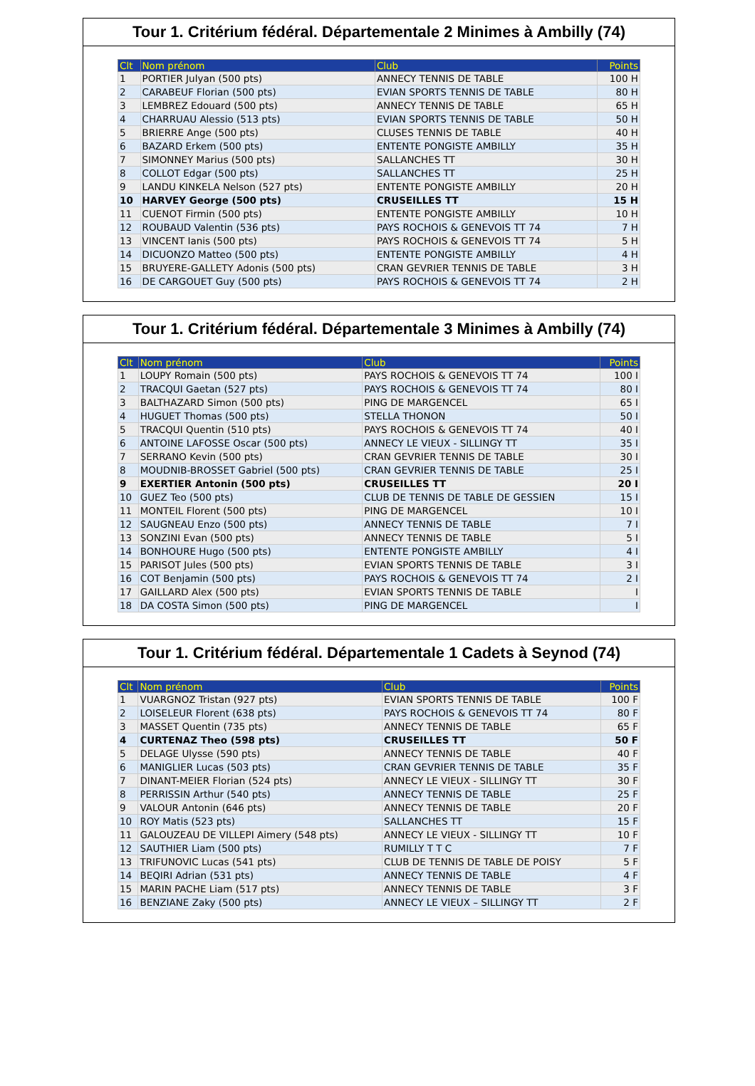Tour 1. Critérium fédéral. Départementale 2 Minimes à Ambilly (74)
| Clt | Nom prénom | Club | Points |
| --- | --- | --- | --- |
| 1 | PORTIER Julyan (500 pts) | ANNECY TENNIS DE TABLE | 100 H |
| 2 | CARABEUF Florian (500 pts) | EVIAN SPORTS TENNIS DE TABLE | 80 H |
| 3 | LEMBREZ Edouard (500 pts) | ANNECY TENNIS DE TABLE | 65 H |
| 4 | CHARRUAU Alessio (513 pts) | EVIAN SPORTS TENNIS DE TABLE | 50 H |
| 5 | BRIERRE Ange (500 pts) | CLUSES TENNIS DE TABLE | 40 H |
| 6 | BAZARD Erkem (500 pts) | ENTENTE PONGISTE AMBILLY | 35 H |
| 7 | SIMONNEY Marius (500 pts) | SALLANCHES TT | 30 H |
| 8 | COLLOT Edgar (500 pts) | SALLANCHES TT | 25 H |
| 9 | LANDU KINKELA Nelson (527 pts) | ENTENTE PONGISTE AMBILLY | 20 H |
| 10 | HARVEY George (500 pts) | CRUSEILLES TT | 15 H |
| 11 | CUENOT Firmin (500 pts) | ENTENTE PONGISTE AMBILLY | 10 H |
| 12 | ROUBAUD Valentin (536 pts) | PAYS ROCHOIS & GENEVOIS TT 74 | 7 H |
| 13 | VINCENT Ianis (500 pts) | PAYS ROCHOIS & GENEVOIS TT 74 | 5 H |
| 14 | DICUONZO Matteo (500 pts) | ENTENTE PONGISTE AMBILLY | 4 H |
| 15 | BRUYERE-GALLETY Adonis (500 pts) | CRAN GEVRIER TENNIS DE TABLE | 3 H |
| 16 | DE CARGOUET Guy (500 pts) | PAYS ROCHOIS & GENEVOIS TT 74 | 2 H |
Tour 1. Critérium fédéral. Départementale 3 Minimes à Ambilly (74)
| Clt | Nom prénom | Club | Points |
| --- | --- | --- | --- |
| 1 | LOUPY Romain (500 pts) | PAYS ROCHOIS & GENEVOIS TT 74 | 100 I |
| 2 | TRACQUI Gaetan (527 pts) | PAYS ROCHOIS & GENEVOIS TT 74 | 80 I |
| 3 | BALTHAZARD Simon (500 pts) | PING DE MARGENCEL | 65 I |
| 4 | HUGUET Thomas (500 pts) | STELLA THONON | 50 I |
| 5 | TRACQUI Quentin (510 pts) | PAYS ROCHOIS & GENEVOIS TT 74 | 40 I |
| 6 | ANTOINE LAFOSSE Oscar (500 pts) | ANNECY LE VIEUX - SILLINGY TT | 35 I |
| 7 | SERRANO Kevin (500 pts) | CRAN GEVRIER TENNIS DE TABLE | 30 I |
| 8 | MOUDNIB-BROSSET Gabriel (500 pts) | CRAN GEVRIER TENNIS DE TABLE | 25 I |
| 9 | EXERTIER Antonin (500 pts) | CRUSEILLES TT | 20 I |
| 10 | GUEZ Teo (500 pts) | CLUB DE TENNIS DE TABLE DE GESSIEN | 15 I |
| 11 | MONTEIL Florent (500 pts) | PING DE MARGENCEL | 10 I |
| 12 | SAUGNEAU Enzo (500 pts) | ANNECY TENNIS DE TABLE | 7 I |
| 13 | SONZINI Evan (500 pts) | ANNECY TENNIS DE TABLE | 5 I |
| 14 | BONHOURE Hugo (500 pts) | ENTENTE PONGISTE AMBILLY | 4 I |
| 15 | PARISOT Jules (500 pts) | EVIAN SPORTS TENNIS DE TABLE | 3 I |
| 16 | COT Benjamin (500 pts) | PAYS ROCHOIS & GENEVOIS TT 74 | 2 I |
| 17 | GAILLARD Alex (500 pts) | EVIAN SPORTS TENNIS DE TABLE | I |
| 18 | DA COSTA Simon (500 pts) | PING DE MARGENCEL | I |
Tour 1. Critérium fédéral. Départementale 1 Cadets à Seynod (74)
| Clt | Nom prénom | Club | Points |
| --- | --- | --- | --- |
| 1 | VUARGNOZ Tristan (927 pts) | EVIAN SPORTS TENNIS DE TABLE | 100 F |
| 2 | LOISELEUR Florent (638 pts) | PAYS ROCHOIS & GENEVOIS TT 74 | 80 F |
| 3 | MASSET Quentin (735 pts) | ANNECY TENNIS DE TABLE | 65 F |
| 4 | CURTENAZ Theo (598 pts) | CRUSEILLES TT | 50 F |
| 5 | DELAGE Ulysse (590 pts) | ANNECY TENNIS DE TABLE | 40 F |
| 6 | MANIGLIER Lucas (503 pts) | CRAN GEVRIER TENNIS DE TABLE | 35 F |
| 7 | DINANT-MEIER Florian (524 pts) | ANNECY LE VIEUX - SILLINGY TT | 30 F |
| 8 | PERRISSIN Arthur (540 pts) | ANNECY TENNIS DE TABLE | 25 F |
| 9 | VALOUR Antonin (646 pts) | ANNECY TENNIS DE TABLE | 20 F |
| 10 | ROY Matis (523 pts) | SALLANCHES TT | 15 F |
| 11 | GALOUZEAU DE VILLEPI Aimery (548 pts) | ANNECY LE VIEUX - SILLINGY TT | 10 F |
| 12 | SAUTHIER Liam (500 pts) | RUMILLY T T C | 7 F |
| 13 | TRIFUNOVIC Lucas (541 pts) | CLUB DE TENNIS DE TABLE DE POISY | 5 F |
| 14 | BEQIRI Adrian (531 pts) | ANNECY TENNIS DE TABLE | 4 F |
| 15 | MARIN PACHE Liam (517 pts) | ANNECY TENNIS DE TABLE | 3 F |
| 16 | BENZIANE Zaky (500 pts) | ANNECY LE VIEUX – SILLINGY TT | 2 F |